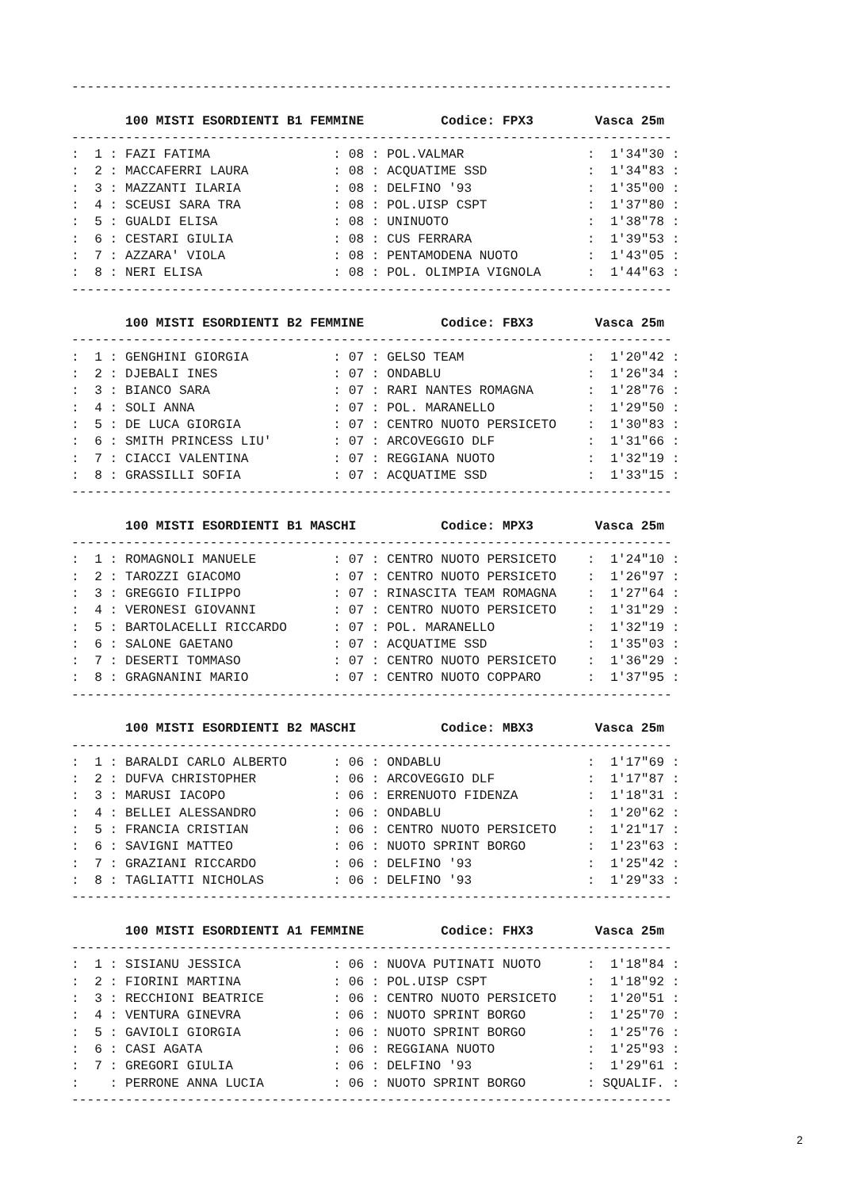------------------------------------------------------------------------------

       100 MISTI ESORDIENTI B1 FEMMINE          Codice: FPX3        Vasca 25m
------------------------------------------------------------------------------
:  1 : FAZI FATIMA                : 08 : POL.VALMAR                :  1'34"30 :
:  2 : MACCAFERRI LAURA           : 08 : ACQUATIME SSD             :  1'34"83 :
:  3 : MAZZANTI ILARIA            : 08 : DELFINO '93               :  1'35"00 :
:  4 : SCEUSI SARA TRA            : 08 : POL.UISP CSPT             :  1'37"80 :
:  5 : GUALDI ELISA               : 08 : UNINUOTO                  :  1'38"78 :
:  6 : CESTARI GIULIA             : 08 : CUS FERRARA               :  1'39"53 :
:  7 : AZZARA' VIOLA              : 08 : PENTAMODENA NUOTO         :  1'43"05 :
:  8 : NERI ELISA                 : 08 : POL. OLIMPIA VIGNOLA      :  1'44"63 :
------------------------------------------------------------------------------

       100 MISTI ESORDIENTI B2 FEMMINE          Codice: FBX3        Vasca 25m
------------------------------------------------------------------------------
:  1 : GENGHINI GIORGIA           : 07 : GELSO TEAM                :  1'20"42 :
:  2 : DJEBALI INES               : 07 : ONDABLU                   :  1'26"34 :
:  3 : BIANCO SARA                : 07 : RARI NANTES ROMAGNA       :  1'28"76 :
:  4 : SOLI ANNA                  : 07 : POL. MARANELLO            :  1'29"50 :
:  5 : DE LUCA GIORGIA            : 07 : CENTRO NUOTO PERSICETO    :  1'30"83 :
:  6 : SMITH PRINCESS LIU'        : 07 : ARCOVEGGIO DLF            :  1'31"66 :
:  7 : CIACCI VALENTINA           : 07 : REGGIANA NUOTO            :  1'32"19 :
:  8 : GRASSILLI SOFIA            : 07 : ACQUATIME SSD             :  1'33"15 :
------------------------------------------------------------------------------

       100 MISTI ESORDIENTI B1 MASCHI           Codice: MPX3        Vasca 25m
------------------------------------------------------------------------------
:  1 : ROMAGNOLI MANUELE          : 07 : CENTRO NUOTO PERSICETO    :  1'24"10 :
:  2 : TAROZZI GIACOMO            : 07 : CENTRO NUOTO PERSICETO    :  1'26"97 :
:  3 : GREGGIO FILIPPO            : 07 : RINASCITA TEAM ROMAGNA    :  1'27"64 :
:  4 : VERONESI GIOVANNI          : 07 : CENTRO NUOTO PERSICETO    :  1'31"29 :
:  5 : BARTOLACELLI RICCARDO      : 07 : POL. MARANELLO            :  1'32"19 :
:  6 : SALONE GAETANO             : 07 : ACQUATIME SSD             :  1'35"03 :
:  7 : DESERTI TOMMASO            : 07 : CENTRO NUOTO PERSICETO    :  1'36"29 :
:  8 : GRAGNANINI MARIO           : 07 : CENTRO NUOTO COPPARO      :  1'37"95 :
------------------------------------------------------------------------------

       100 MISTI ESORDIENTI B2 MASCHI           Codice: MBX3        Vasca 25m
------------------------------------------------------------------------------
:  1 : BARALDI CARLO ALBERTO      : 06 : ONDABLU                   :  1'17"69 :
:  2 : DUFVA CHRISTOPHER          : 06 : ARCOVEGGIO DLF            :  1'17"87 :
:  3 : MARUSI IACOPO              : 06 : ERRENUOTO FIDENZA         :  1'18"31 :
:  4 : BELLEI ALESSANDRO          : 06 : ONDABLU                   :  1'20"62 :
:  5 : FRANCIA CRISTIAN           : 06 : CENTRO NUOTO PERSICETO    :  1'21"17 :
:  6 : SAVIGNI MATTEO             : 06 : NUOTO SPRINT BORGO        :  1'23"63 :
:  7 : GRAZIANI RICCARDO          : 06 : DELFINO '93               :  1'25"42 :
:  8 : TAGLIATTI NICHOLAS         : 06 : DELFINO '93               :  1'29"33 :
------------------------------------------------------------------------------

       100 MISTI ESORDIENTI A1 FEMMINE          Codice: FHX3        Vasca 25m
------------------------------------------------------------------------------
:  1 : SISIANU JESSICA            : 06 : NUOVA PUTINATI NUOTO      :  1'18"84 :
:  2 : FIORINI MARTINA            : 06 : POL.UISP CSPT             :  1'18"92 :
:  3 : RECCHIONI BEATRICE         : 06 : CENTRO NUOTO PERSICETO    :  1'20"51 :
:  4 : VENTURA GINEVRA            : 06 : NUOTO SPRINT BORGO        :  1'25"70 :
:  5 : GAVIOLI GIORGIA            : 06 : NUOTO SPRINT BORGO        :  1'25"76 :
:  6 : CASI AGATA                 : 06 : REGGIANA NUOTO            :  1'25"93 :
:  7 : GREGORI GIULIA             : 06 : DELFINO '93               :  1'29"61 :
:    : PERRONE ANNA LUCIA         : 06 : NUOTO SPRINT BORGO        : SQUALIF. :
------------------------------------------------------------------------------
2